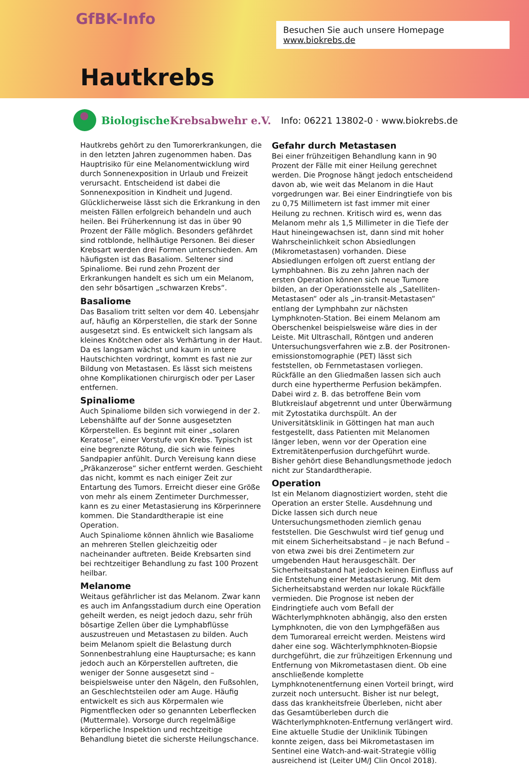GfBK-Info
Besuchen Sie auch unsere Homepage www.biokrebs.de
Hautkrebs
BiologischeKrebsabwehr e.V.
Info: 06221 13802-0 · www.biokrebs.de
Hautkrebs gehört zu den Tumorerkrankungen, die in den letzten Jahren zugenommen haben. Das Hauptrisiko für eine Melanomentwicklung wird durch Sonnenexposition in Urlaub und Freizeit verursacht. Entscheidend ist dabei die Sonnenexposition in Kindheit und Jugend. Glücklicherweise lässt sich die Erkrankung in den meisten Fällen erfolgreich behandeln und auch heilen. Bei Früherkennung ist das in über 90 Prozent der Fälle möglich. Besonders gefährdet sind rotblonde, hellhäutige Personen. Bei dieser Krebsart werden drei Formen unterschieden. Am häufigsten ist das Basaliom. Seltener sind Spinaliome. Bei rund zehn Prozent der Erkrankungen handelt es sich um ein Melanom, den sehr bösartigen „schwarzen Krebs“.
Basaliome
Das Basaliom tritt selten vor dem 40. Lebensjahr auf, häufig an Körperstellen, die stark der Sonne ausgesetzt sind. Es entwickelt sich langsam als kleines Knötchen oder als Verhärtung in der Haut. Da es langsam wächst und kaum in untere Hautschichten vordringt, kommt es fast nie zur Bildung von Metastasen. Es lässt sich meistens ohne Komplikationen chirurgisch oder per Laser entfernen.
Spinaliome
Auch Spinaliome bilden sich vorwiegend in der 2. Lebenshälfte auf der Sonne ausgesetzten Körperstellen. Es beginnt mit einer „solaren Keratose“, einer Vorstufe von Krebs. Typisch ist eine begrenzte Rötung, die sich wie feines Sandpapier anfühlt. Durch Vereisung kann diese „Präkanzerose“ sicher entfernt werden. Geschieht das nicht, kommt es nach einiger Zeit zur Entartung des Tumors. Erreicht dieser eine Größe von mehr als einem Zentimeter Durchmesser, kann es zu einer Metastasierung ins Körperinnere kommen. Die Standardtherapie ist eine Operation.
Auch Spinaliome können ähnlich wie Basaliome an mehreren Stellen gleichzeitig oder nacheinander auftreten. Beide Krebsarten sind bei rechtzeitiger Behandlung zu fast 100 Prozent heilbar.
Melanome
Weitaus gefährlicher ist das Melanom. Zwar kann es auch im Anfangsstadium durch eine Operation geheilt werden, es neigt jedoch dazu, sehr früh bösartige Zellen über die Lymphabflüsse auszustreuen und Metastasen zu bilden. Auch beim Melanom spielt die Belastung durch Sonnenbestrahlung eine Hauptursache; es kann jedoch auch an Körperstellen auftreten, die weniger der Sonne ausgesetzt sind – beispielsweise unter den Nägeln, den Fußsohlen, an Geschlechtsteilen oder am Auge. Häufig entwickelt es sich aus Körpermalen wie Pigmentflecken oder so genannten Leberflecken (Muttermale). Vorsorge durch regelmäßige körperliche Inspektion und rechtzeitige Behandlung bietet die sicherste Heilungschance.
Gefahr durch Metastasen
Bei einer frühzeitigen Behandlung kann in 90 Prozent der Fälle mit einer Heilung gerechnet werden. Die Prognose hängt jedoch entscheidend davon ab, wie weit das Melanom in die Haut vorgedrungen war. Bei einer Eindringtiefe von bis zu 0,75 Millimetern ist fast immer mit einer Heilung zu rechnen. Kritisch wird es, wenn das Melanom mehr als 1,5 Millimeter in die Tiefe der Haut hineingewachsen ist, dann sind mit hoher Wahrscheinlichkeit schon Absiedlungen (Mikrometastasen) vorhanden. Diese Absiedlungen erfolgen oft zuerst entlang der Lymphbahnen. Bis zu zehn Jahren nach der ersten Operation können sich neue Tumore bilden, an der Operationsstelle als „Satelliten-Metastasen“ oder als „in-transit-Metastasen“ entlang der Lymphbahn zur nächsten Lymphknoten-Station. Bei einem Melanom am Oberschenkel beispielsweise wäre dies in der Leiste. Mit Ultraschall, Röntgen und anderen Untersuchungsverfahren wie z.B. der Positronen-emissionstomographie (PET) lässt sich feststellen, ob Fernmetastasen vorliegen. Rückfälle an den Gliedmaßen lassen sich auch durch eine hypertherme Perfusion bekämpfen. Dabei wird z. B. das betroffene Bein vom Blutkreislauf abgetrennt und unter Überwärmung mit Zytostatika durchspült. An der Universitätsklinik in Göttingen hat man auch festgestellt, dass Patienten mit Melanomen länger leben, wenn vor der Operation eine Extremitätenperfusion durchgeführt wurde. Bisher gehört diese Behandlungsmethode jedoch nicht zur Standardtherapie.
Operation
Ist ein Melanom diagnostiziert worden, steht die Operation an erster Stelle. Ausdehnung und Dicke lassen sich durch neue Untersuchungsmethoden ziemlich genau feststellen. Die Geschwulst wird tief genug und mit einem Sicherheitsabstand – je nach Befund – von etwa zwei bis drei Zentimetern zur umgebenden Haut herausgeschält. Der Sicherheitsabstand hat jedoch keinen Einfluss auf die Entstehung einer Metastasierung. Mit dem Sicherheitsabstand werden nur lokale Rückfälle vermieden. Die Prognose ist neben der Eindringtiefe auch vom Befall der Wächterlymphknoten abhängig, also den ersten Lymphknoten, die von den Lymphgefäßen aus dem Tumorareal erreicht werden. Meistens wird daher eine sog. Wächterlymphknoten-Biopsie durchgeführt, die zur frühzeitigen Erkennung und Entfernung von Mikrometastasen dient. Ob eine anschließende komplette Lymphknotenentfernung einen Vorteil bringt, wird zurzeit noch untersucht. Bisher ist nur belegt, dass das krankheitsfreie Überleben, nicht aber das Gesamtüberleben durch die Wächterlymphknoten-Entfernung verlängert wird. Eine aktuelle Studie der Uniklinik Tübingen konnte zeigen, dass bei Mikrometastasen im Sentinel eine Watch-and-wait-Strategie völlig ausreichend ist (Leiter UM/J Clin Oncol 2018).